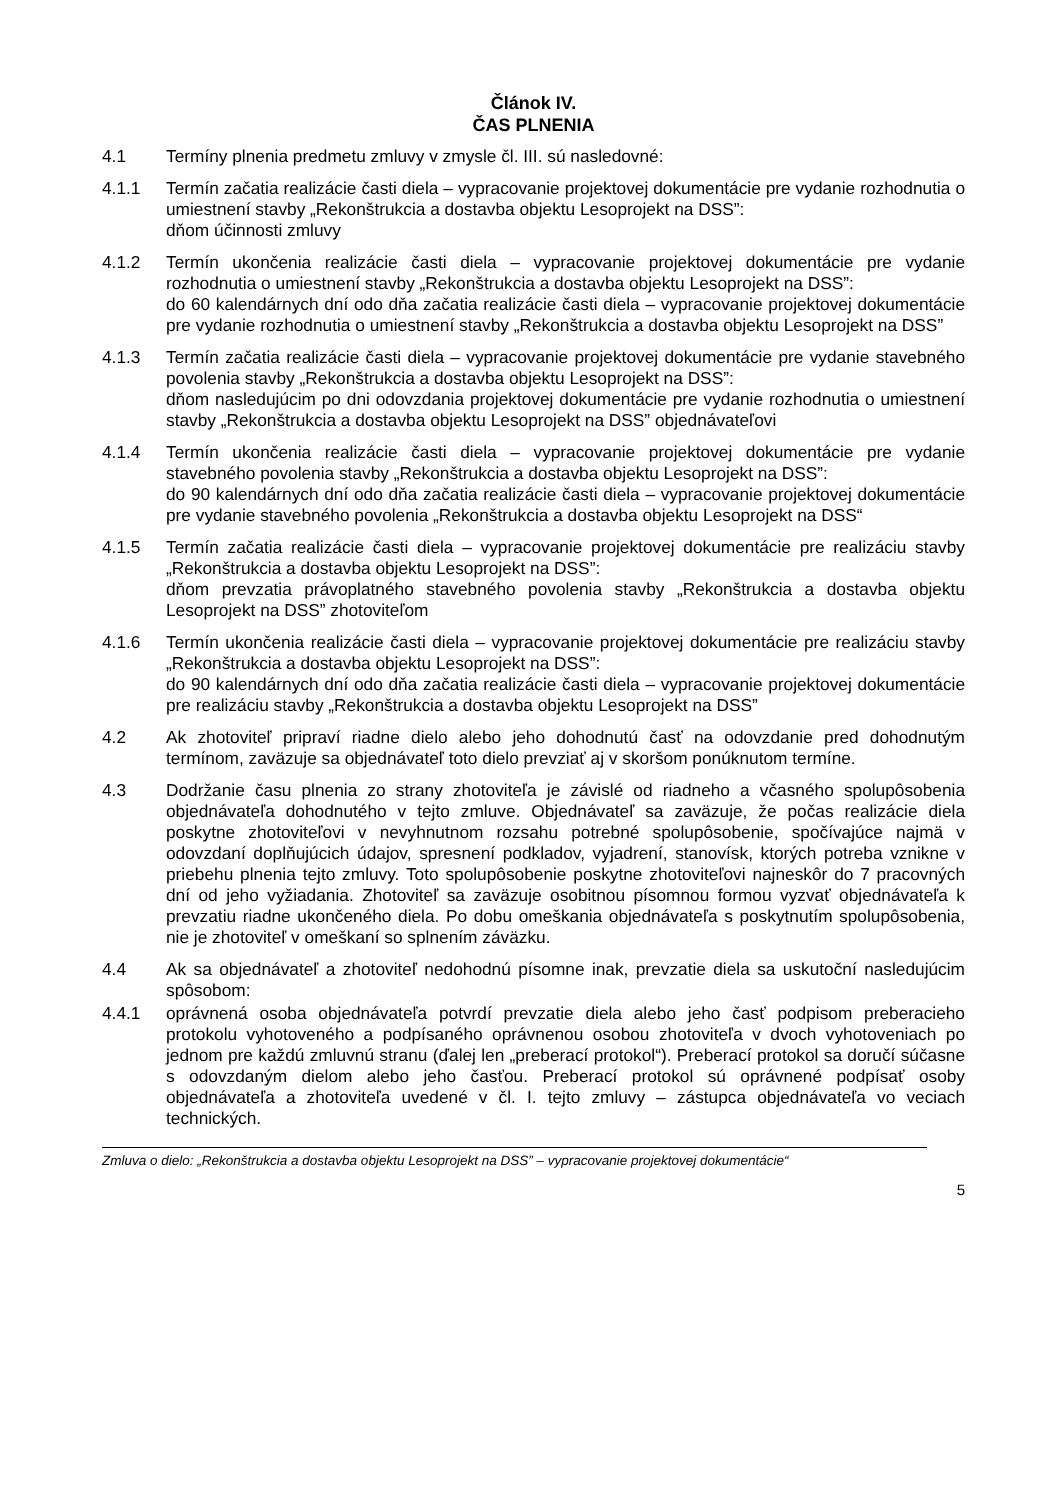Článok IV.
ČAS PLNENIA
4.1 Termíny plnenia predmetu zmluvy v zmysle čl. III. sú nasledovné:
4.1.1 Termín začatia realizácie časti diela – vypracovanie projektovej dokumentácie pre vydanie rozhodnutia o umiestnení stavby „Rekonštrukcia a dostavba objektu Lesoprojekt na DSS”:
dňom účinnosti zmluvy
4.1.2 Termín ukončenia realizácie časti diela – vypracovanie projektovej dokumentácie pre vydanie rozhodnutia o umiestnení stavby „Rekonštrukcia a dostavba objektu Lesoprojekt na DSS”:
do 60 kalendárnych dní odo dňa začatia realizácie časti diela – vypracovanie projektovej dokumentácie pre vydanie rozhodnutia o umiestnení stavby „Rekonštrukcia a dostavba objektu Lesoprojekt na DSS”
4.1.3 Termín začatia realizácie časti diela – vypracovanie projektovej dokumentácie pre vydanie stavebného povolenia stavby „Rekonštrukcia a dostavba objektu Lesoprojekt na DSS”:
dňom nasledujúcim po dni odovzdania projektovej dokumentácie pre vydanie rozhodnutia o umiestnení stavby „Rekonštrukcia a dostavba objektu Lesoprojekt na DSS” objednávateľovi
4.1.4 Termín ukončenia realizácie časti diela – vypracovanie projektovej dokumentácie pre vydanie stavebného povolenia stavby „Rekonštrukcia a dostavba objektu Lesoprojekt na DSS”:
do 90 kalendárnych dní odo dňa začatia realizácie časti diela – vypracovanie projektovej dokumentácie pre vydanie stavebného povolenia „Rekonštrukcia a dostavba objektu Lesoprojekt na DSS“
4.1.5 Termín začatia realizácie časti diela – vypracovanie projektovej dokumentácie pre realizáciu stavby „Rekonštrukcia a dostavba objektu Lesoprojekt na DSS”:
dňom prevzatia právoplatného stavebného povolenia stavby „Rekonštrukcia a dostavba objektu Lesoprojekt na DSS” zhotoviteľom
4.1.6 Termín ukončenia realizácie časti diela – vypracovanie projektovej dokumentácie pre realizáciu stavby „Rekonštrukcia a dostavba objektu Lesoprojekt na DSS”:
do 90 kalendárnych dní odo dňa začatia realizácie časti diela – vypracovanie projektovej dokumentácie pre realizáciu stavby „Rekonštrukcia a dostavba objektu Lesoprojekt na DSS”
4.2 Ak zhotoviteľ pripraví riadne dielo alebo jeho dohodnutú časť na odovzdanie pred dohodnutým termínom, zaväzuje sa objednávateľ toto dielo prevziať aj v skoršom ponúknutom termíne.
4.3 Dodržanie času plnenia zo strany zhotoviteľa je závislé od riadneho a včasného spolupôsobenia objednávateľa dohodnutého v tejto zmluve. Objednávateľ sa zaväzuje, že počas realizácie diela poskytne zhotoviteľovi v nevyhnutnom rozsahu potrebné spolupôsobenie, spočívajúce najmä v odovzdaní doplňujúcich údajov, spresnení podkladov, vyjadrení, stanovísk, ktorých potreba vznikne v priebehu plnenia tejto zmluvy. Toto spolupôsobenie poskytne zhotoviteľovi najneskôr do 7 pracovných dní od jeho vyžiadania. Zhotoviteľ sa zaväzuje osobitnou písomnou formou vyzvať objednávateľa k prevzatiu riadne ukončeného diela. Po dobu omeškania objednávateľa s poskytnutím spolupôsobenia, nie je zhotoviteľ v omeškaní so splnením záväzku.
4.4 Ak sa objednávateľ a zhotoviteľ nedohodnú písomne inak, prevzatie diela sa uskutoční nasledujúcim spôsobom:
4.4.1 oprávnená osoba objednávateľa potvrdí prevzatie diela alebo jeho časť podpisom preberacieho protokolu vyhotoveného a podpísaného oprávnenou osobou zhotoviteľa v dvoch vyhotoveniach po jednom pre každú zmluvnú stranu (ďalej len „preberací protokol“). Preberací protokol sa doručí súčasne s odovzdaným dielom alebo jeho časťou. Preberací protokol sú oprávnené podpísať osoby objednávateľa a zhotoviteľa uvedené v čl. I. tejto zmluvy – zástupca objednávateľa vo veciach technických.
Zmluva o dielo: „Rekonštrukcia a dostavba objektu Lesoprojekt na DSS” – vypracovanie projektovej dokumentácie“
5